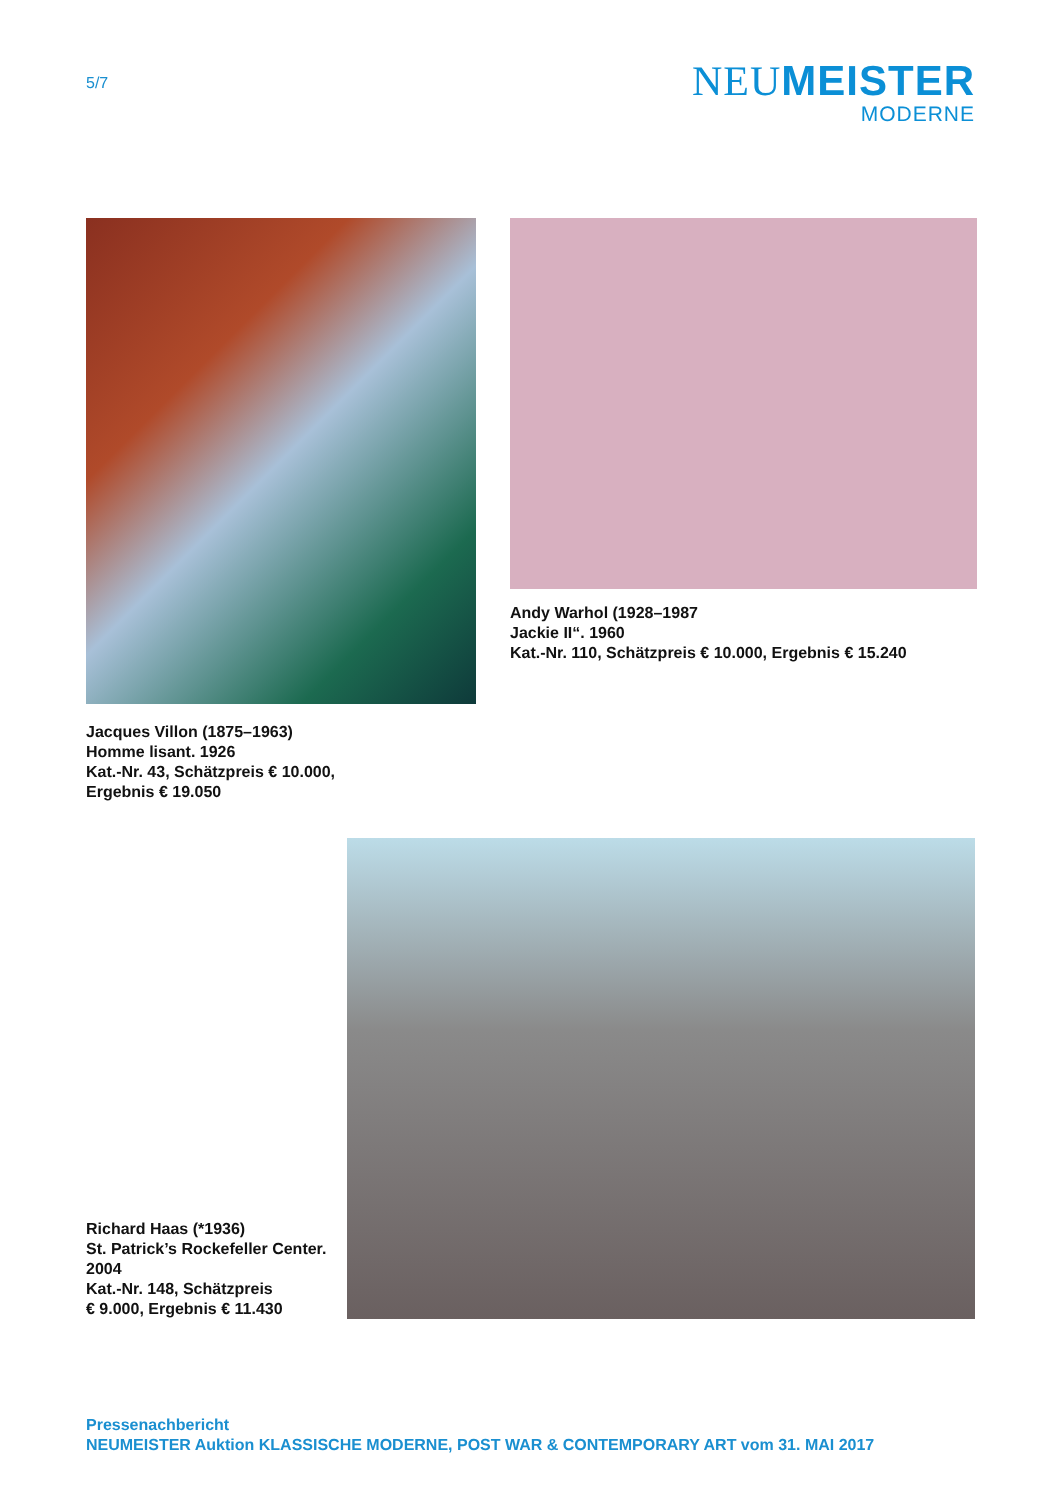5/7
NEUMEISTER
MODERNE
Jacques Villon (1875–1963)
Homme lisant. 1926
Kat.-Nr. 43, Schätzpreis € 10.000,
Ergebnis € 19.050
Andy Warhol (1928–1987
Jackie II“. 1960
Kat.-Nr. 110, Schätzpreis € 10.000, Ergebnis € 15.240
Richard Haas (*1936)
St. Patrick’s Rockefeller Center.
2004
Kat.-Nr. 148, Schätzpreis
€ 9.000, Ergebnis € 11.430
Pressenachbericht
NEUMEISTER Auktion KLASSISCHE MODERNE, POST WAR & CONTEMPORARY ART vom 31. MAI 2017